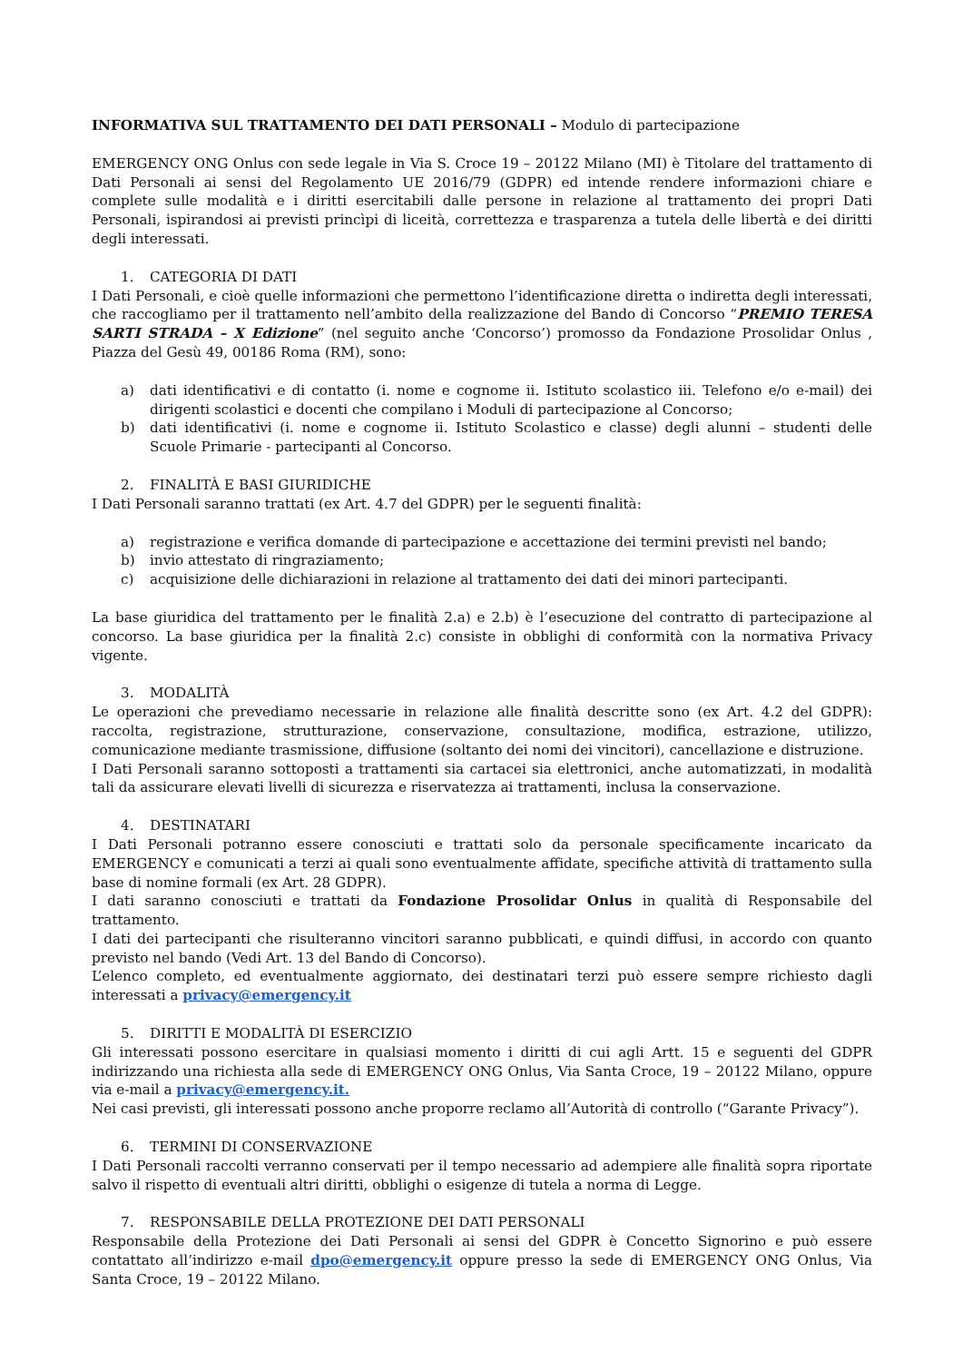INFORMATIVA SUL TRATTAMENTO DEI DATI PERSONALI – Modulo di partecipazione
EMERGENCY ONG Onlus con sede legale in Via S. Croce 19 – 20122 Milano (MI) è Titolare del trattamento di Dati Personali ai sensi del Regolamento UE 2016/79 (GDPR) ed intende rendere informazioni chiare e complete sulle modalità e i diritti esercitabili dalle persone in relazione al trattamento dei propri Dati Personali, ispirandosi ai previsti princìpi di liceità, correttezza e trasparenza a tutela delle libertà e dei diritti degli interessati.
1. CATEGORIA DI DATI
I Dati Personali, e cioè quelle informazioni che permettono l’identificazione diretta o indiretta degli interessati, che raccogliamo per il trattamento nell’ambito della realizzazione del Bando di Concorso “PREMIO TERESA SARTI STRADA – X Edizione” (nel seguito anche ‘Concorso’) promosso da Fondazione Prosolidar Onlus , Piazza del Gesù 49, 00186 Roma (RM), sono:
a) dati identificativi e di contatto (i. nome e cognome ii. Istituto scolastico iii. Telefono e/o e-mail) dei dirigenti scolastici e docenti che compilano i Moduli di partecipazione al Concorso;
b) dati identificativi (i. nome e cognome ii. Istituto Scolastico e classe) degli alunni – studenti delle Scuole Primarie - partecipanti al Concorso.
2. FINALITÀ E BASI GIURIDICHE
I Dati Personali saranno trattati (ex Art. 4.7 del GDPR) per le seguenti finalità:
a) registrazione e verifica domande di partecipazione e accettazione dei termini previsti nel bando;
b) invio attestato di ringraziamento;
c) acquisizione delle dichiarazioni in relazione al trattamento dei dati dei minori partecipanti.
La base giuridica del trattamento per le finalità 2.a) e 2.b) è l’esecuzione del contratto di partecipazione al concorso. La base giuridica per la finalità 2.c) consiste in obblighi di conformità con la normativa Privacy vigente.
3. MODALITÀ
Le operazioni che prevediamo necessarie in relazione alle finalità descritte sono (ex Art. 4.2 del GDPR): raccolta, registrazione, strutturazione, conservazione, consultazione, modifica, estrazione, utilizzo, comunicazione mediante trasmissione, diffusione (soltanto dei nomi dei vincitori), cancellazione e distruzione.
I Dati Personali saranno sottoposti a trattamenti sia cartacei sia elettronici, anche automatizzati, in modalità tali da assicurare elevati livelli di sicurezza e riservatezza ai trattamenti, inclusa la conservazione.
4. DESTINATARI
I Dati Personali potranno essere conosciuti e trattati solo da personale specificamente incaricato da EMERGENCY e comunicati a terzi ai quali sono eventualmente affidate, specifiche attività di trattamento sulla base di nomine formali (ex Art. 28 GDPR).
I dati saranno conosciuti e trattati da Fondazione Prosolidar Onlus in qualità di Responsabile del trattamento.
I dati dei partecipanti che risulteranno vincitori saranno pubblicati, e quindi diffusi, in accordo con quanto previsto nel bando (Vedi Art. 13 del Bando di Concorso).
L’elenco completo, ed eventualmente aggiornato, dei destinatari terzi può essere sempre richiesto dagli interessati a privacy@emergency.it
5. DIRITTI E MODALITÀ DI ESERCIZIO
Gli interessati possono esercitare in qualsiasi momento i diritti di cui agli Artt. 15 e seguenti del GDPR indirizzando una richiesta alla sede di EMERGENCY ONG Onlus, Via Santa Croce, 19 – 20122 Milano, oppure via e-mail a privacy@emergency.it.
Nei casi previsti, gli interessati possono anche proporre reclamo all’Autorità di controllo (“Garante Privacy”).
6. TERMINI DI CONSERVAZIONE
I Dati Personali raccolti verranno conservati per il tempo necessario ad adempiere alle finalità sopra riportate salvo il rispetto di eventuali altri diritti, obblighi o esigenze di tutela a norma di Legge.
7. RESPONSABILE DELLA PROTEZIONE DEI DATI PERSONALI
Responsabile della Protezione dei Dati Personali ai sensi del GDPR è Concetto Signorino e può essere contattato all’indirizzo e-mail dpo@emergency.it oppure presso la sede di EMERGENCY ONG Onlus, Via Santa Croce, 19 – 20122 Milano.